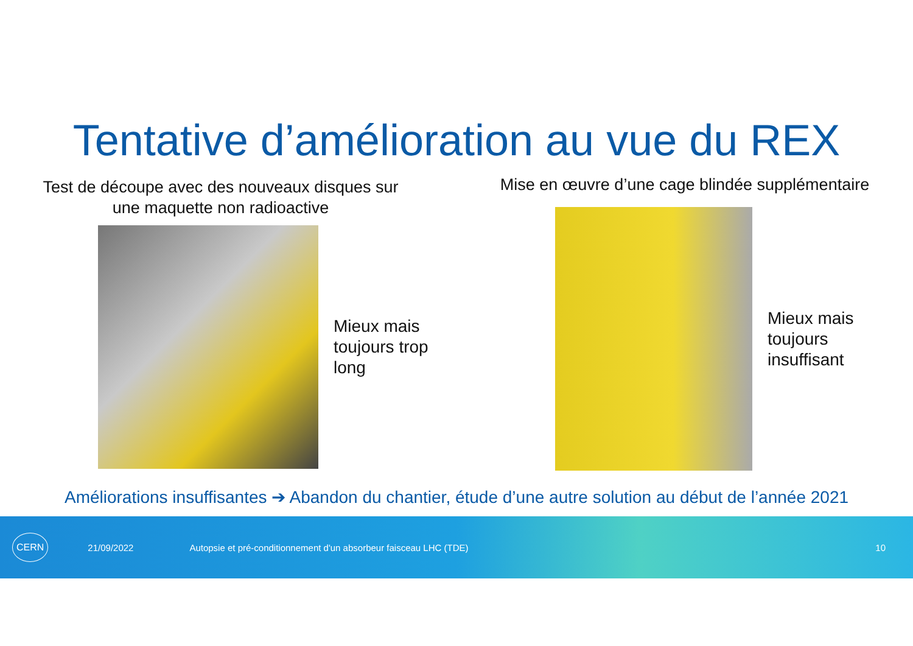Tentative d’amélioration au vue du REX
Test de découpe avec des nouveaux disques sur
une maquette non radioactive
Mieux mais
toujours trop
long
Mise en œuvre d’une cage blindée supplémentaire
Mieux mais
toujours
insuffisant
Améliorations insuffisantes ➔ Abandon du chantier, étude d’une autre solution au début de l’année 2021
CERN 21/09/2022 Autopsie et pré-conditionnement d'un absorbeur faisceau LHC (TDE) 10